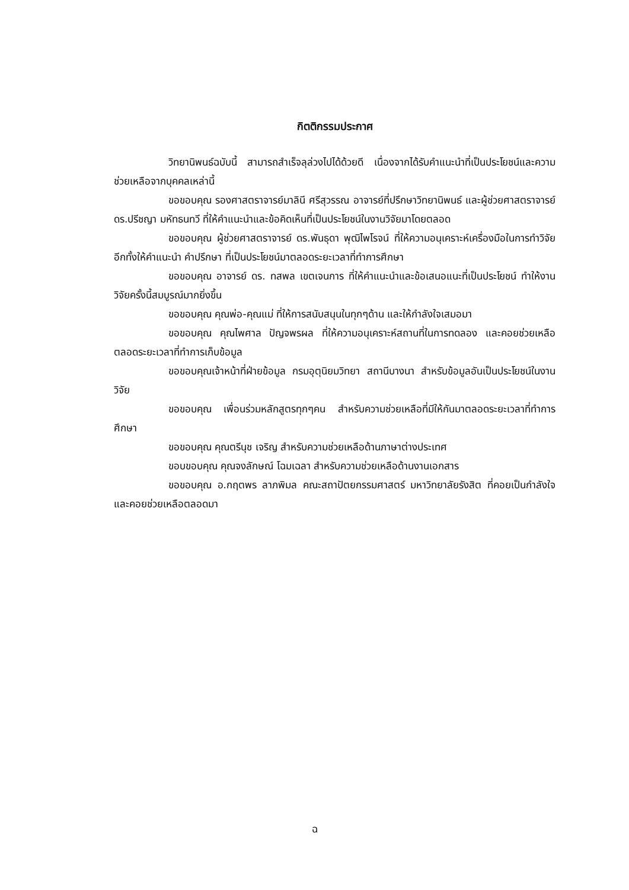กิตติกรรมประกาศ
วิทยานิพนธ์ฉบับนี้ สามารถสำเร็จลุล่วงไปได้ด้วยดี เนื่องจากได้รับคำแนะนำที่เป็นประโยชน์และความช่วยเหลือจากบุคคลเหล่านี้
ขอขอบคุณ รองศาสตราจารย์มาลินี ศรีสุวรรณ อาจารย์ที่ปรึกษาวิทยานิพนธ์ และผู้ช่วยศาสตราจารย์ ดร.ปรีชญา มหัทธนทวี ที่ให้คำแนะนำและข้อคิดเห็นที่เป็นประโยชน์ในงานวิจัยมาโดยตลอด
ขอขอบคุณ ผู้ช่วยศาสตราจารย์ ดร.พันธุดา พุฒิไพโรจน์ ที่ให้ความอนุเคราะห์เครื่องมือในการทำวิจัย อีกทั้งให้คำแนะนำ คำปรึกษา ที่เป็นประโยชน์มาตลอดระยะเวลาที่ทำการศึกษา
ขอขอบคุณ อาจารย์ ดร. ทสพล เขตเจนการ ที่ให้คำแนะนำและข้อเสนอแนะที่เป็นประโยชน์ ทำให้งานวิจัยครั้งนี้สมบูรณ์มากยิ่งขึ้น
ขอขอบคุณ คุณพ่อ-คุณแม่ ที่ให้การสนับสนุนในทุกๆด้าน และให้กำลังใจเสมอมา
ขอขอบคุณ คุณไพศาล ปัญจพรผล ที่ให้ความอนุเคราะห์สถานที่ในการทดลอง และคอยช่วยเหลือตลอดระยะเวลาที่ทำการเก็บข้อมูล
ขอขอบคุณเจ้าหน้าที่ฝ่ายข้อมูล กรมอุตุนิยมวิทยา สถานีบางนา สำหรับข้อมูลอันเป็นประโยชน์ในงานวิจัย
ขอขอบคุณ เพื่อนร่วมหลักสูตรทุกๆคน สำหรับความช่วยเหลือที่มีให้กันมาตลอดระยะเวลาที่ทำการศึกษา
ขอขอบคุณ คุณตรีนุช เจริญ สำหรับความช่วยเหลือด้านภาษาต่างประเทศ
ขอบขอบคุณ คุณจงลักษณ์ โฉมเฉลา สำหรับความช่วยเหลือด้านงานเอกสาร
ขอขอบคุณ อ.กฤตพร ลาภพิมล คณะสถาปัตยกรรมศาสตร์ มหาวิทยาลัยรังสิต ที่คอยเป็นกำลังใจ และคอยช่วยเหลือตลอดมา
ฉ